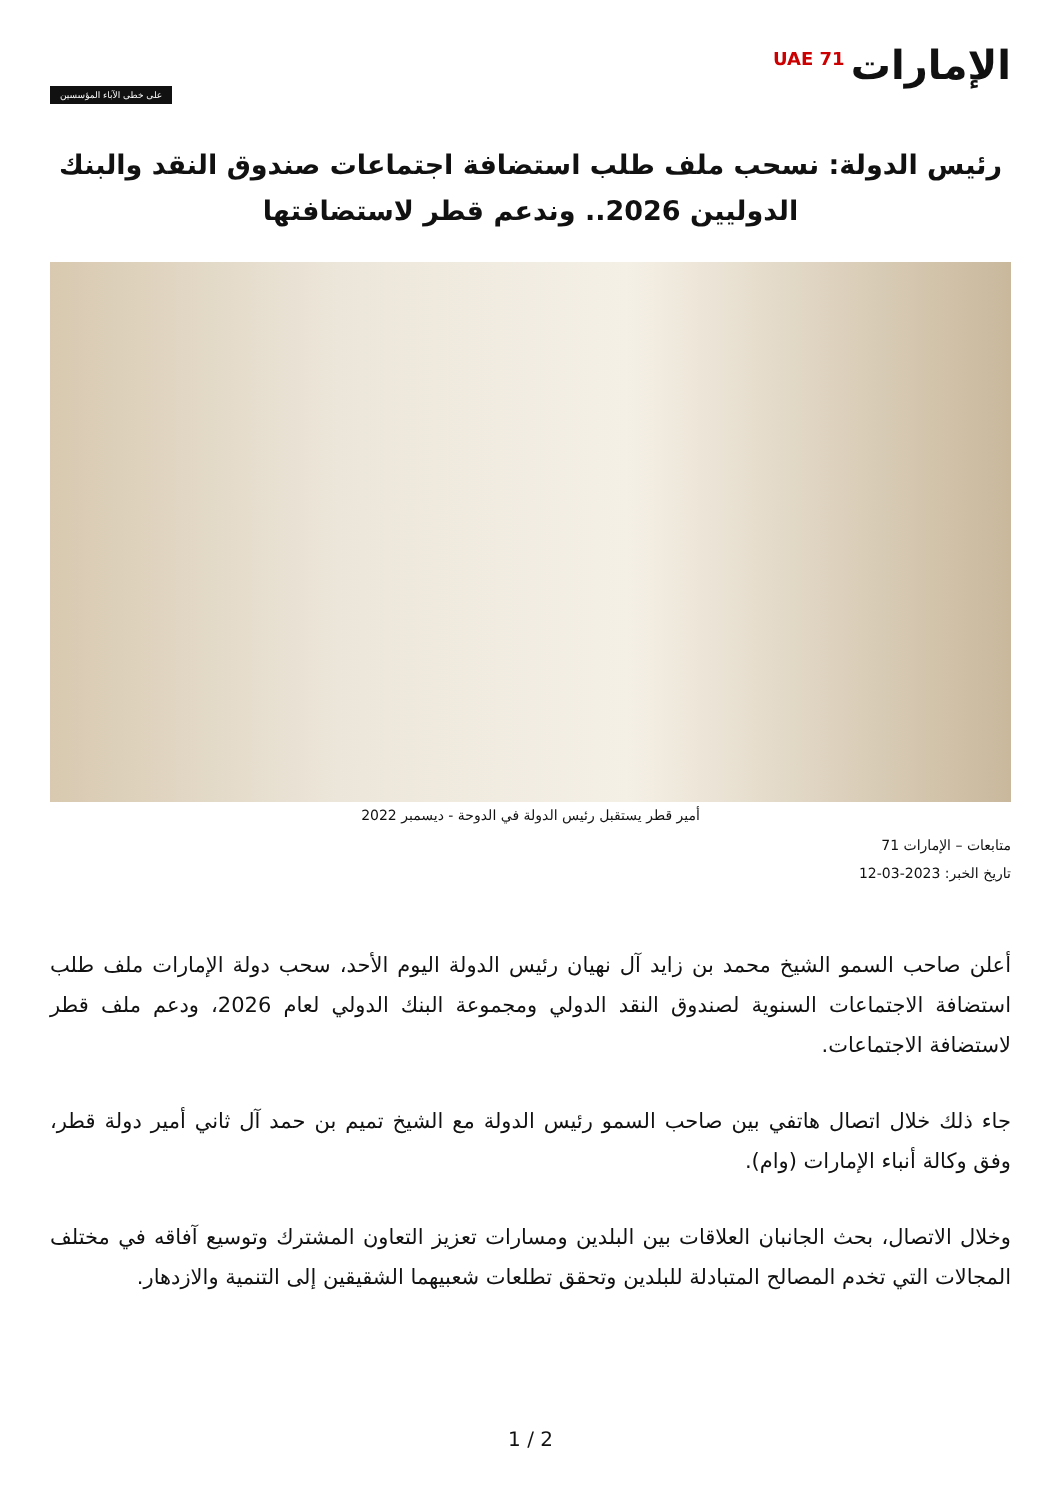الإمارات<sup>UAE 71</sup>
على خطى الآباء المؤسسين
رئيس الدولة: نسحب ملف طلب استضافة اجتماعات صندوق النقد والبنك الدوليين 2026.. وندعم قطر لاستضافتها
أمير قطر يستقبل رئيس الدولة في الدوحة - ديسمبر 2022
متابعات – الإمارات 71
تاريخ الخبر: 2023-03-12
أعلن صاحب السمو الشيخ محمد بن زايد آل نهيان رئيس الدولة اليوم الأحد، سحب دولة الإمارات ملف طلب استضافة الاجتماعات السنوية لصندوق النقد الدولي ومجموعة البنك الدولي لعام 2026، ودعم ملف قطر لاستضافة الاجتماعات.
جاء ذلك خلال اتصال هاتفي بين صاحب السمو رئيس الدولة مع الشيخ تميم بن حمد آل ثاني أمير دولة قطر، وفق وكالة أنباء الإمارات (وام).
وخلال الاتصال، بحث الجانبان العلاقات بين البلدين ومسارات تعزيز التعاون المشترك وتوسيع آفاقه في مختلف المجالات التي تخدم المصالح المتبادلة للبلدين وتحقق تطلعات شعبيهما الشقيقين إلى التنمية والازدهار.
1 / 2